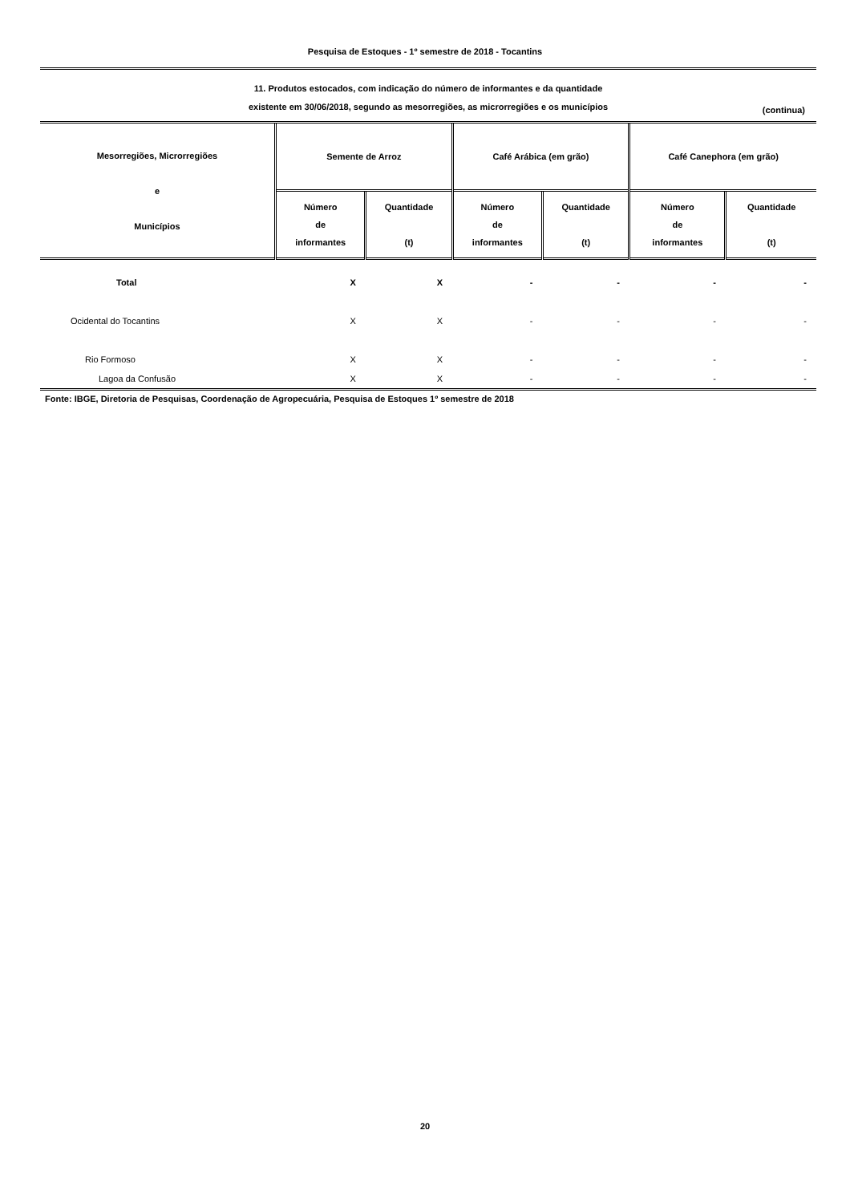Pesquisa de Estoques - 1º semestre de 2018 - Tocantins
11. Produtos estocados, com indicação do número de informantes e da quantidade
existente em 30/06/2018, segundo as mesorregiões, as microrregiões e os municípios
(continua)
| Mesorregiões, Microrregiões e Municípios | Semente de Arroz | | Café Arábica (em grão) | | Café Canephora (em grão) | |
| --- | --- | --- | --- | --- | --- | --- |
| | Número de informantes | Quantidade (t) | Número de informantes | Quantidade (t) | Número de informantes | Quantidade (t) |
| Total | X | X | - | - | - | - |
| Ocidental do Tocantins | X | X | - | - | - | - |
| Rio Formoso | X | X | - | - | - | - |
| Lagoa da Confusão | X | X | - | - | - | - |
Fonte: IBGE, Diretoria de Pesquisas, Coordenação de Agropecuária, Pesquisa de Estoques 1º semestre de 2018
20